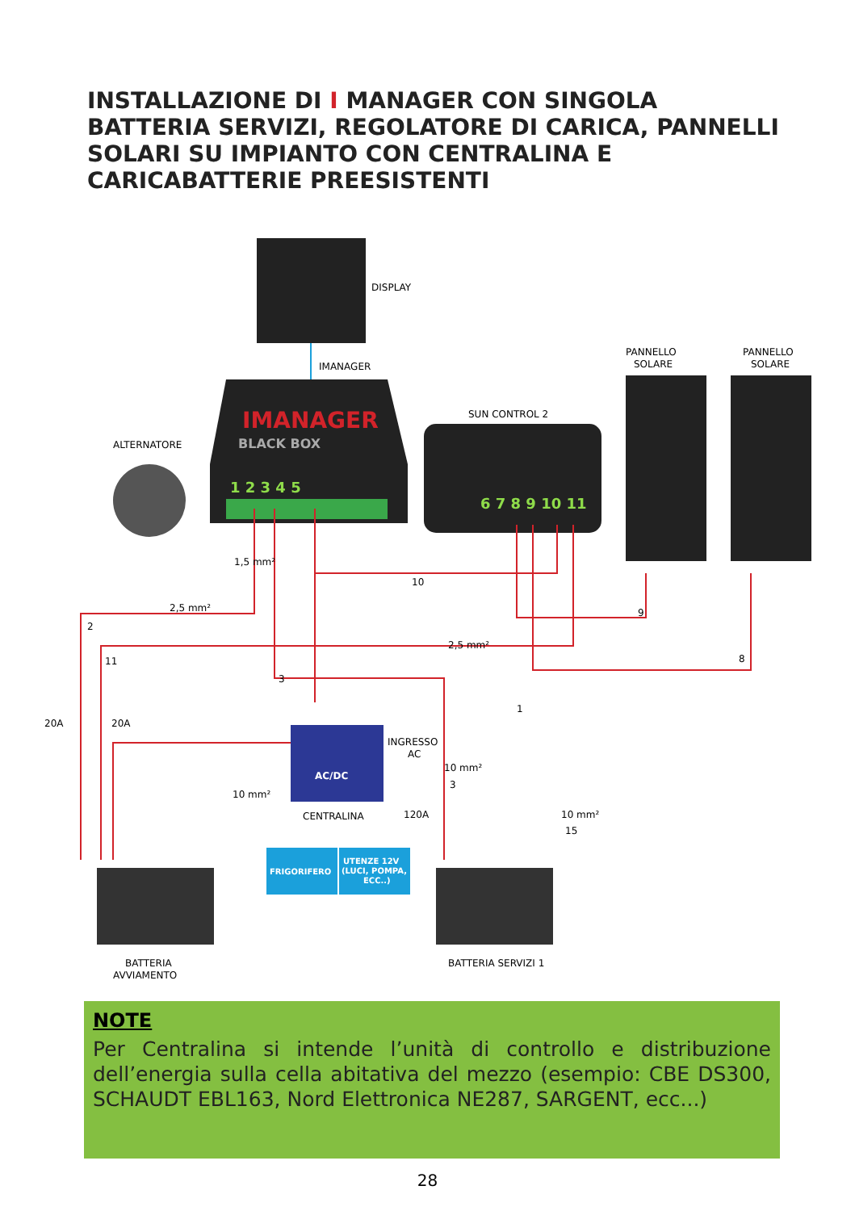INSTALLAZIONE DI I MANAGER CON SINGOLA BATTERIA SERVIZI, REGOLATORE DI CARICA, PANNELLI SOLARI SU IMPIANTO CON CENTRALINA E CARICABATTERIE PREESISTENTI
DISPLAY
IMANAGER
IMANAGER
BLACK BOX
1 2 3 4 5
SUN CONTROL 2
6 7 8 9 10 11
PANNELLO
SOLARE
PANNELLO
SOLARE
ALTERNATORE
10
9
8
3
1
2
11
20A
20A
2,5 mm²
2,5 mm²
1,5 mm²
AC/DC
INGRESSO
AC
10 mm²
3
120A
10 mm²
CENTRALINA
FRIGORIFERO
UTENZE 12V
(LUCI, POMPA,
ECC..)
10 mm²
15
BATTERIA
AVVIAMENTO
BATTERIA SERVIZI 1
NOTE
Per Centralina si intende l’unità di controllo e distribuzione dell’energia sulla cella abitativa del mezzo (esempio: CBE DS300, SCHAUDT EBL163, Nord Elettronica NE287, SARGENT, ecc...)
28